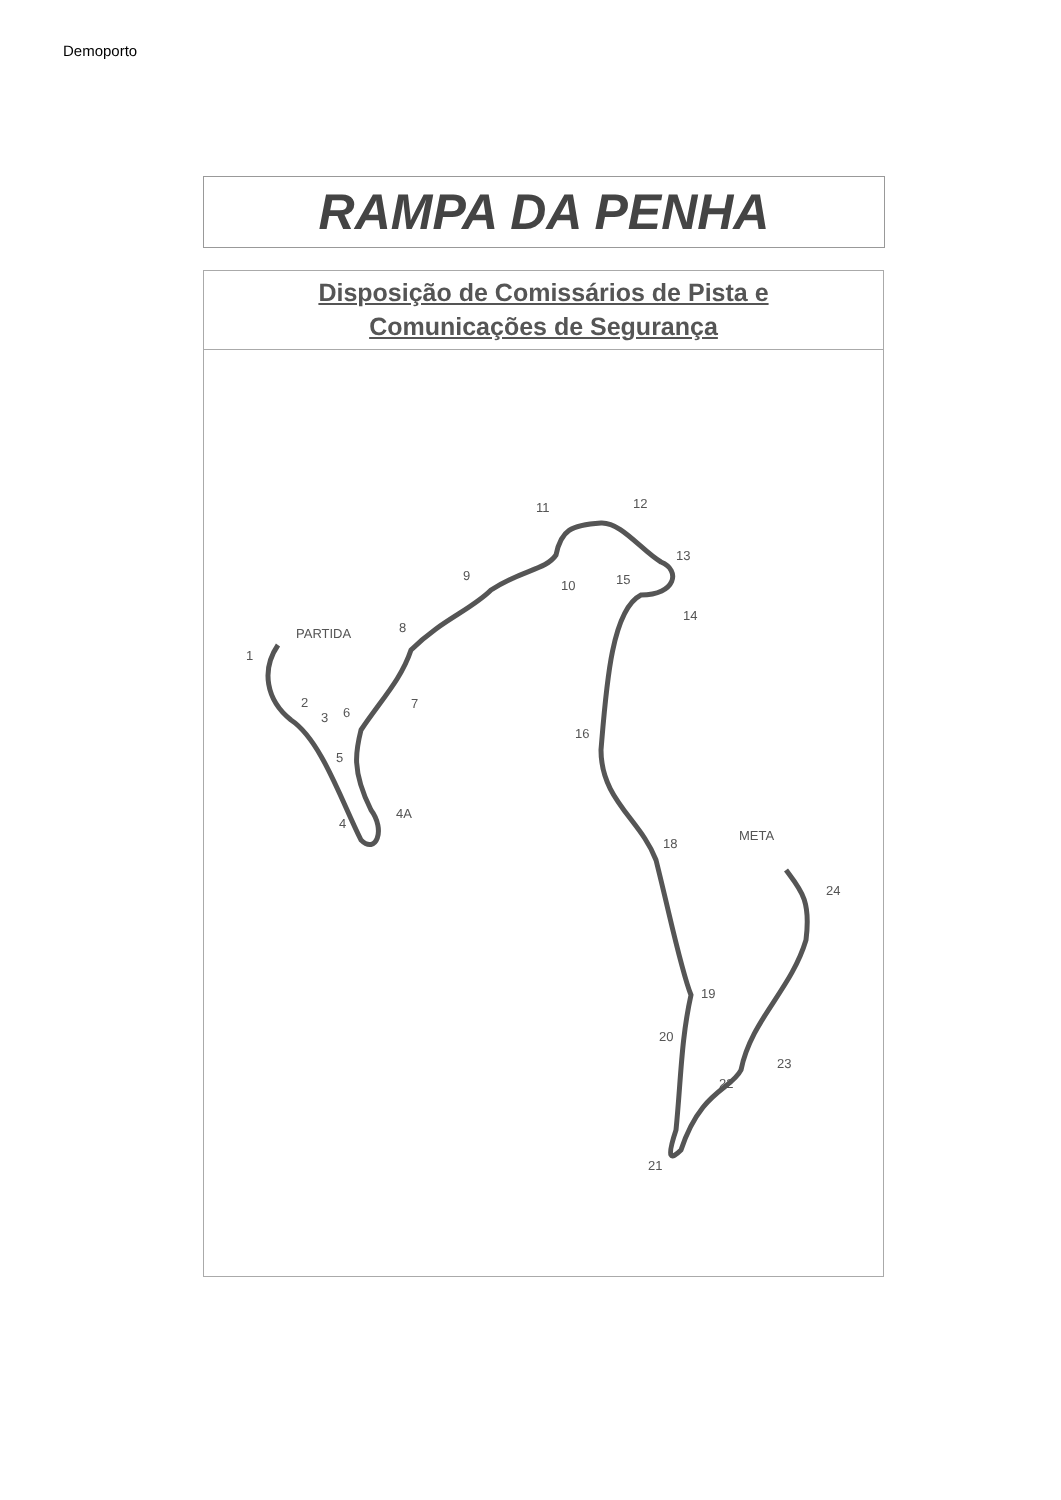Demoporto
RAMPA DA PENHA
Disposição de Comissários de Pista e
Comunicações de Segurança
1
2
3
4
4A
5
6
7
8
9
10
11
12
13
14
15
16
18
19
20
21
22
23
24
PARTIDA
META